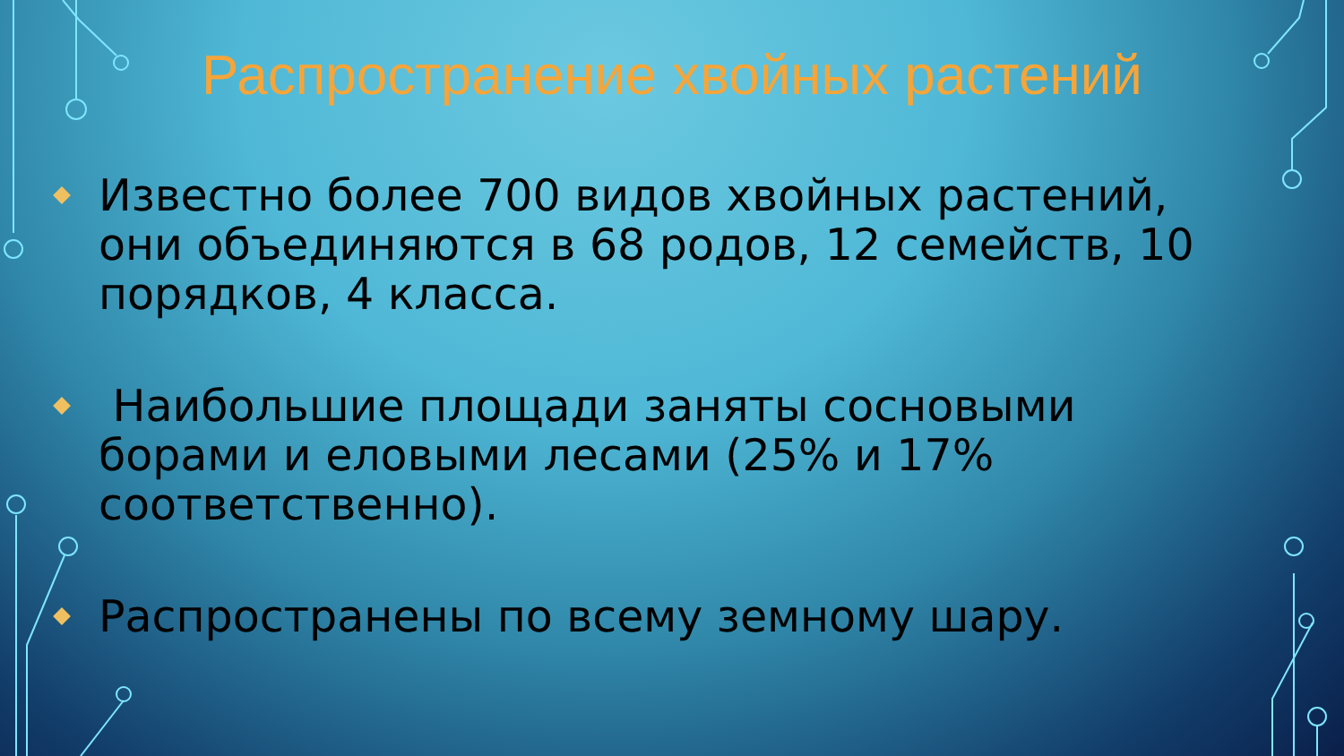Распространение хвойных растений
Известно более 700 видов хвойных растений, они объединяются в 68 родов, 12 семейств, 10 порядков, 4 класса.
Наибольшие площади заняты сосновыми борами и еловыми лесами (25% и 17% соответственно).
Распространены по всему земному шару.